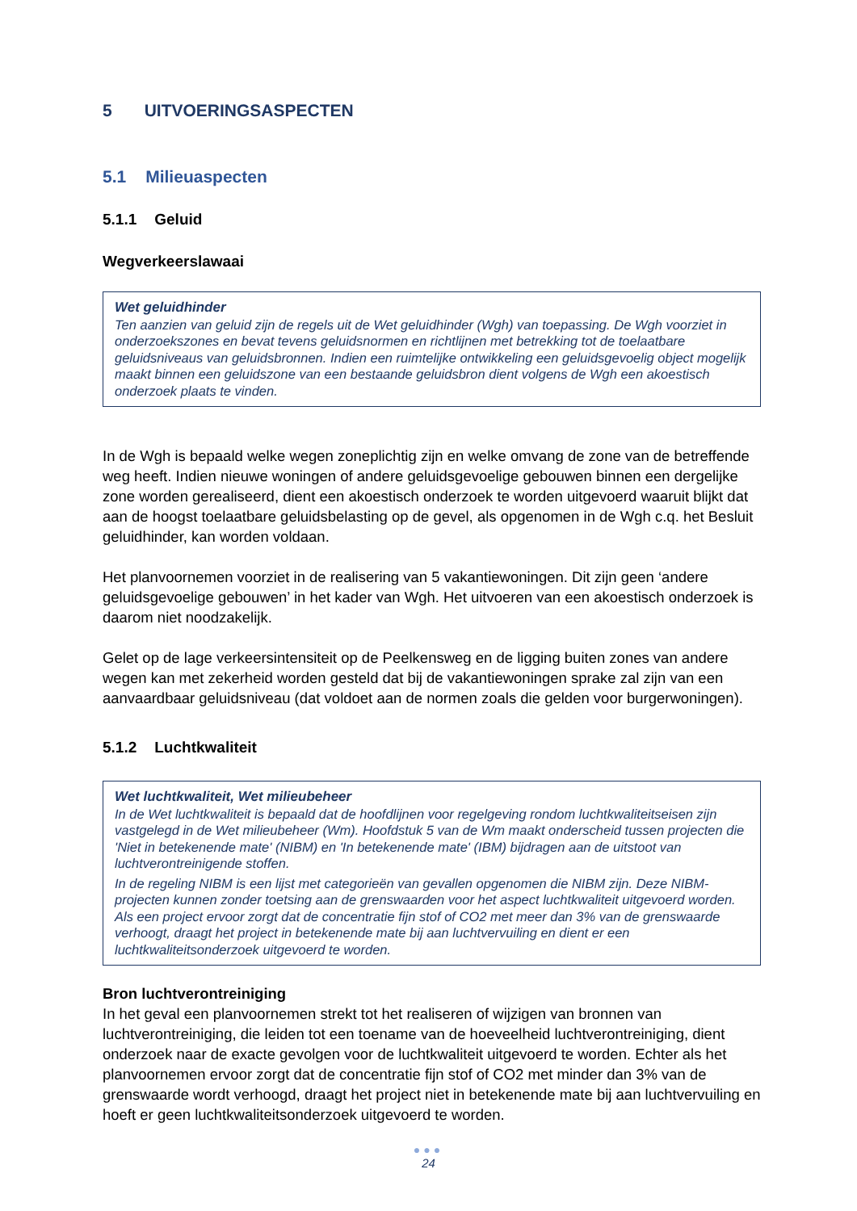5 UITVOERINGSASPECTEN
5.1 Milieuaspecten
5.1.1 Geluid
Wegverkeerslawaai
Wet geluidhinder
Ten aanzien van geluid zijn de regels uit de Wet geluidhinder (Wgh) van toepassing. De Wgh voorziet in onderzoekszones en bevat tevens geluidsnormen en richtlijnen met betrekking tot de toelaatbare geluidsniveaus van geluidsbronnen. Indien een ruimtelijke ontwikkeling een geluidsgevoelig object mogelijk maakt binnen een geluidszone van een bestaande geluidsbron dient volgens de Wgh een akoestisch onderzoek plaats te vinden.
In de Wgh is bepaald welke wegen zoneplichtig zijn en welke omvang de zone van de betreffende weg heeft. Indien nieuwe woningen of andere geluidsgevoelige gebouwen binnen een dergelijke zone worden gerealiseerd, dient een akoestisch onderzoek te worden uitgevoerd waaruit blijkt dat aan de hoogst toelaatbare geluidsbelasting op de gevel, als opgenomen in de Wgh c.q. het Besluit geluidhinder, kan worden voldaan.
Het planvoornemen voorziet in de realisering van 5 vakantiewoningen. Dit zijn geen ‘andere geluidsgevoelige gebouwen’ in het kader van Wgh. Het uitvoeren van een akoestisch onderzoek is daarom niet noodzakelijk.
Gelet op de lage verkeersintensiteit op de Peelkensweg en de ligging buiten zones van andere wegen kan met zekerheid worden gesteld dat bij de vakantiewoningen sprake zal zijn van een aanvaardbaar geluidsniveau (dat voldoet aan de normen zoals die gelden voor burgerwoningen).
5.1.2 Luchtkwaliteit
Wet luchtkwaliteit, Wet milieubeheer
In de Wet luchtkwaliteit is bepaald dat de hoofdlijnen voor regelgeving rondom luchtkwaliteitseisen zijn vastgelegd in de Wet milieubeheer (Wm). Hoofdstuk 5 van de Wm maakt onderscheid tussen projecten die 'Niet in betekenende mate' (NIBM) en 'In betekenende mate' (IBM) bijdragen aan de uitstoot van luchtverontreinigende stoffen.
In de regeling NIBM is een lijst met categorieën van gevallen opgenomen die NIBM zijn. Deze NIBM-projecten kunnen zonder toetsing aan de grenswaarden voor het aspect luchtkwaliteit uitgevoerd worden. Als een project ervoor zorgt dat de concentratie fijn stof of CO2 met meer dan 3% van de grenswaarde verhoogt, draagt het project in betekenende mate bij aan luchtvervuiling en dient er een luchtkwaliteitsonderzoek uitgevoerd te worden.
Bron luchtverontreiniging
In het geval een planvoornemen strekt tot het realiseren of wijzigen van bronnen van luchtverontreiniging, die leiden tot een toename van de hoeveelheid luchtverontreiniging, dient onderzoek naar de exacte gevolgen voor de luchtkwaliteit uitgevoerd te worden. Echter als het planvoornemen ervoor zorgt dat de concentratie fijn stof of CO2 met minder dan 3% van de grenswaarde wordt verhoogd, draagt het project niet in betekenende mate bij aan luchtvervuiling en hoeft er geen luchtkwaliteitsonderzoek uitgevoerd te worden.
●●●
24